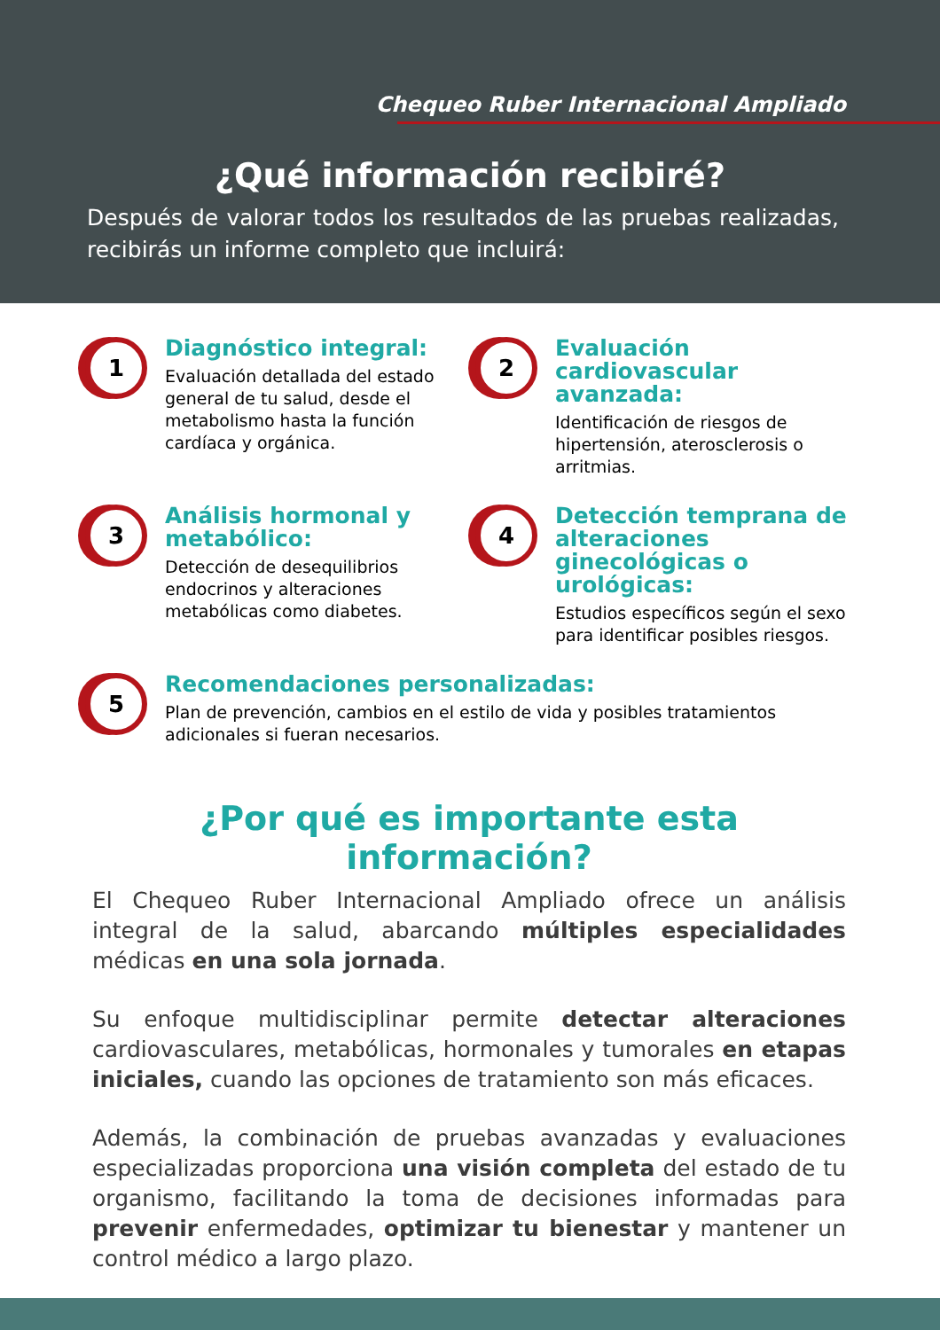Chequeo Ruber Internacional Ampliado
¿Qué información recibiré?
Después de valorar todos los resultados de las pruebas realizadas, recibirás un informe completo que incluirá:
1
Diagnóstico integral:
Evaluación detallada del estado general de tu salud, desde el metabolismo hasta la función cardíaca y orgánica.
2
Evaluación cardiovascular avanzada:
Identificación de riesgos de hipertensión, aterosclerosis o arritmias.
3
Análisis hormonal y metabólico:
Detección de desequilibrios endocrinos y alteraciones metabólicas como diabetes.
4
Detección temprana de alteraciones ginecológicas o urológicas:
Estudios específicos según el sexo para identificar posibles riesgos.
5
Recomendaciones personalizadas:
Plan de prevención, cambios en el estilo de vida y posibles tratamientos adicionales si fueran necesarios.
¿Por qué es importante esta información?
El Chequeo Ruber Internacional Ampliado ofrece un análisis integral de la salud, abarcando múltiples especialidades médicas en una sola jornada.
Su enfoque multidisciplinar permite detectar alteraciones cardiovasculares, metabólicas, hormonales y tumorales en etapas iniciales, cuando las opciones de tratamiento son más eficaces.
Además, la combinación de pruebas avanzadas y evaluaciones especializadas proporciona una visión completa del estado de tu organismo, facilitando la toma de decisiones informadas para prevenir enfermedades, optimizar tu bienestar y mantener un control médico a largo plazo.